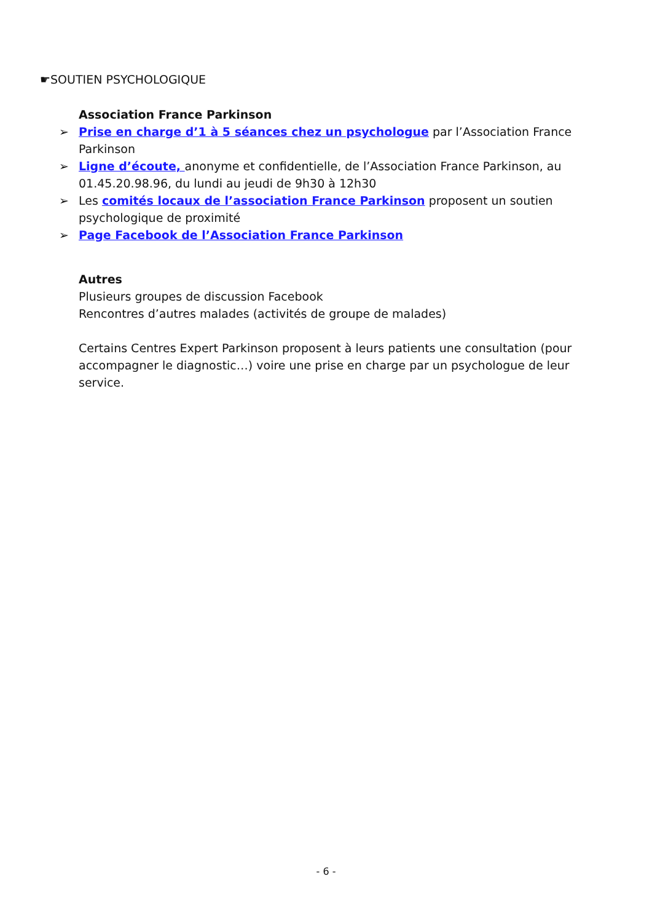☛SOUTIEN PSYCHOLOGIQUE
Association France Parkinson
➢ Prise en charge d’1 à 5 séances chez un psychologue par l’Association France Parkinson
➢ Ligne d’écoute, anonyme et confidentielle, de l’Association France Parkinson, au 01.45.20.98.96, du lundi au jeudi de 9h30 à 12h30
➢ Les comités locaux de l’association France Parkinson proposent un soutien psychologique de proximité
➢ Page Facebook de l’Association France Parkinson
Autres
Plusieurs groupes de discussion Facebook
Rencontres d’autres malades (activités de groupe de malades)
Certains Centres Expert Parkinson proposent à leurs patients une consultation (pour accompagner le diagnostic…) voire une prise en charge par un psychologue de leur service.
- 6 -